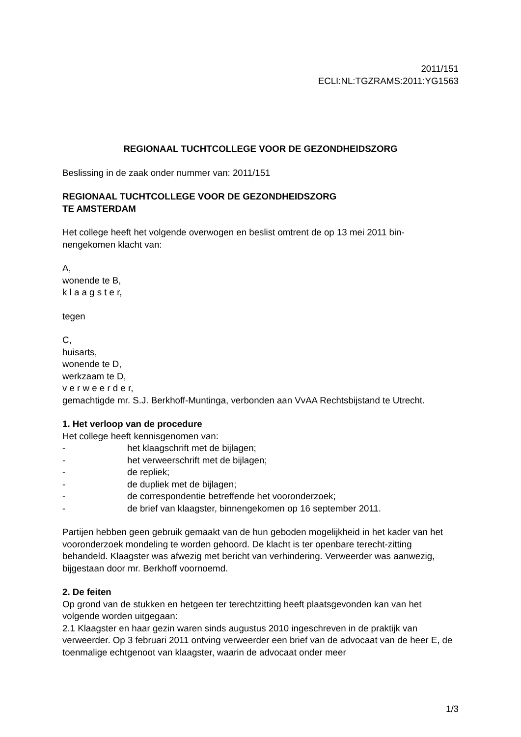2011/151
ECLI:NL:TGZRAMS:2011:YG1563
REGIONAAL TUCHTCOLLEGE VOOR DE GEZONDHEIDSZORG
Beslissing in de zaak onder nummer van: 2011/151
REGIONAAL TUCHTCOLLEGE VOOR DE GEZONDHEIDSZORG
TE AMSTERDAM
Het college heeft het volgende overwogen en beslist omtrent de op 13 mei 2011 bin-
nengekomen klacht van:
A,
wonende te B,
k l a a g s t e r,
tegen
C,
huisarts,
wonende te D,
werkzaam te D,
v e r w e e r d e r,
gemachtigde mr. S.J. Berkhoff-Muntinga, verbonden aan VvAA Rechtsbijstand te Utrecht.
1. Het verloop van de procedure
Het college heeft kennisgenomen van:
- het klaagschrift met de bijlagen;
- het verweerschrift met de bijlagen;
- de repliek;
- de dupliek met de bijlagen;
- de correspondentie betreffende het vooronderzoek;
- de brief van klaagster, binnengekomen op 16 september 2011.
Partijen hebben geen gebruik gemaakt van de hun geboden mogelijkheid in het kader van het vooronderzoek mondeling te worden gehoord. De klacht is ter openbare terecht-zitting behandeld. Klaagster was afwezig met bericht van verhindering. Verweerder was aanwezig, bijgestaan door mr. Berkhoff voornoemd.
2. De feiten
Op grond van de stukken en hetgeen ter terechtzitting heeft plaatsgevonden kan van het volgende worden uitgegaan:
2.1 Klaagster en haar gezin waren sinds augustus 2010 ingeschreven in de praktijk van verweerder. Op 3 februari 2011 ontving verweerder een brief van de advocaat van de heer E, de toenmalige echtgenoot van klaagster, waarin de advocaat onder meer
1/3